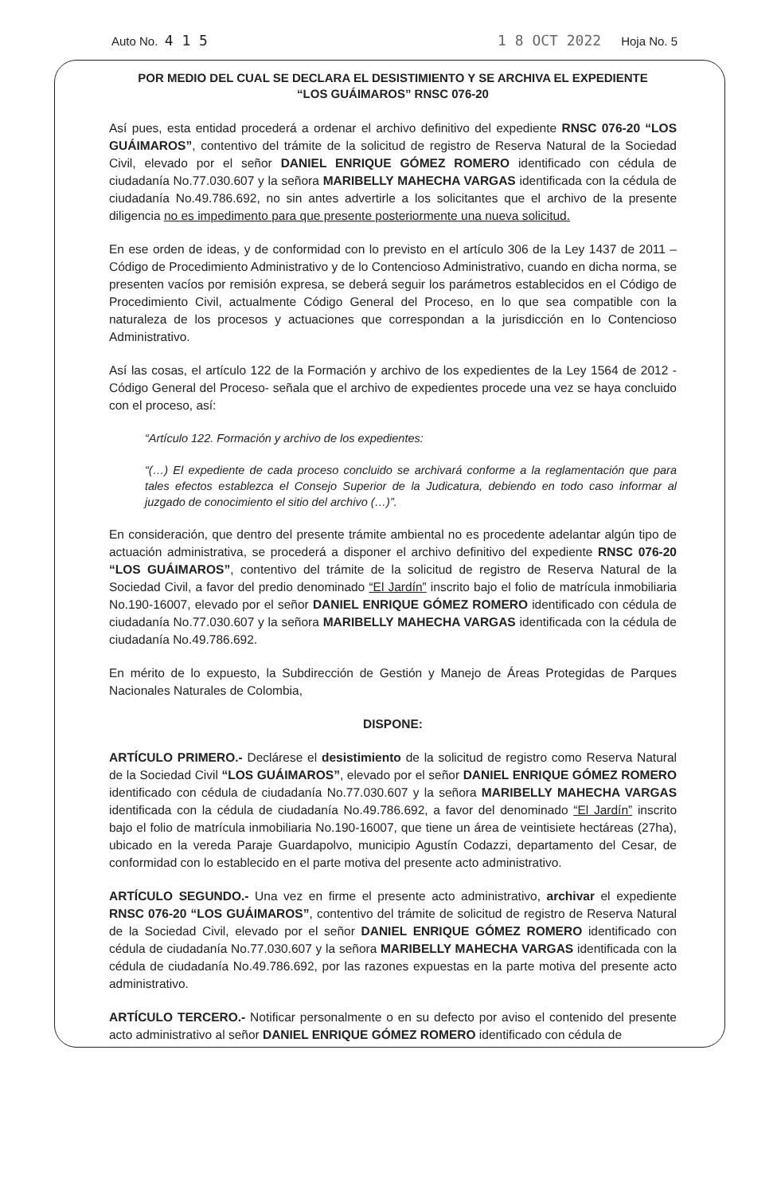Auto No. 4 1 5 1 8 OCT 2022 Hoja No. 5
POR MEDIO DEL CUAL SE DECLARA EL DESISTIMIENTO Y SE ARCHIVA EL EXPEDIENTE
“LOS GUÁIMAROS” RNSC 076-20
Así pues, esta entidad procederá a ordenar el archivo definitivo del expediente RNSC 076-20 “LOS GUÁIMAROS”, contentivo del trámite de la solicitud de registro de Reserva Natural de la Sociedad Civil, elevado por el señor DANIEL ENRIQUE GÓMEZ ROMERO identificado con cédula de ciudadanía No.77.030.607 y la señora MARIBELLY MAHECHA VARGAS identificada con la cédula de ciudadanía No.49.786.692, no sin antes advertirle a los solicitantes que el archivo de la presente diligencia no es impedimento para que presente posteriormente una nueva solicitud.
En ese orden de ideas, y de conformidad con lo previsto en el artículo 306 de la Ley 1437 de 2011 – Código de Procedimiento Administrativo y de lo Contencioso Administrativo, cuando en dicha norma, se presenten vacíos por remisión expresa, se deberá seguir los parámetros establecidos en el Código de Procedimiento Civil, actualmente Código General del Proceso, en lo que sea compatible con la naturaleza de los procesos y actuaciones que correspondan a la jurisdicción en lo Contencioso Administrativo.
Así las cosas, el artículo 122 de la Formación y archivo de los expedientes de la Ley 1564 de 2012 - Código General del Proceso- señala que el archivo de expedientes procede una vez se haya concluido con el proceso, así:
“Artículo 122. Formación y archivo de los expedientes:
“(…) El expediente de cada proceso concluido se archivará conforme a la reglamentación que para tales efectos establezca el Consejo Superior de la Judicatura, debiendo en todo caso informar al juzgado de conocimiento el sitio del archivo (…)”.
En consideración, que dentro del presente trámite ambiental no es procedente adelantar algún tipo de actuación administrativa, se procederá a disponer el archivo definitivo del expediente RNSC 076-20 “LOS GUÁIMAROS”, contentivo del trámite de la solicitud de registro de Reserva Natural de la Sociedad Civil, a favor del predio denominado “El Jardín” inscrito bajo el folio de matrícula inmobiliaria No.190-16007, elevado por el señor DANIEL ENRIQUE GÓMEZ ROMERO identificado con cédula de ciudadanía No.77.030.607 y la señora MARIBELLY MAHECHA VARGAS identificada con la cédula de ciudadanía No.49.786.692.
En mérito de lo expuesto, la Subdirección de Gestión y Manejo de Áreas Protegidas de Parques Nacionales Naturales de Colombia,
DISPONE:
ARTÍCULO PRIMERO.- Declárese el desistimiento de la solicitud de registro como Reserva Natural de la Sociedad Civil “LOS GUÁIMAROS”, elevado por el señor DANIEL ENRIQUE GÓMEZ ROMERO identificado con cédula de ciudadanía No.77.030.607 y la señora MARIBELLY MAHECHA VARGAS identificada con la cédula de ciudadanía No.49.786.692, a favor del denominado “El Jardín” inscrito bajo el folio de matrícula inmobiliaria No.190-16007, que tiene un área de veintisiete hectáreas (27ha), ubicado en la vereda Paraje Guardapolvo, municipio Agustín Codazzi, departamento del Cesar, de conformidad con lo establecido en el parte motiva del presente acto administrativo.
ARTÍCULO SEGUNDO.- Una vez en firme el presente acto administrativo, archivar el expediente RNSC 076-20 “LOS GUÁIMAROS”, contentivo del trámite de solicitud de registro de Reserva Natural de la Sociedad Civil, elevado por el señor DANIEL ENRIQUE GÓMEZ ROMERO identificado con cédula de ciudadanía No.77.030.607 y la señora MARIBELLY MAHECHA VARGAS identificada con la cédula de ciudadanía No.49.786.692, por las razones expuestas en la parte motiva del presente acto administrativo.
ARTÍCULO TERCERO.- Notificar personalmente o en su defecto por aviso el contenido del presente acto administrativo al señor DANIEL ENRIQUE GÓMEZ ROMERO identificado con cédula de